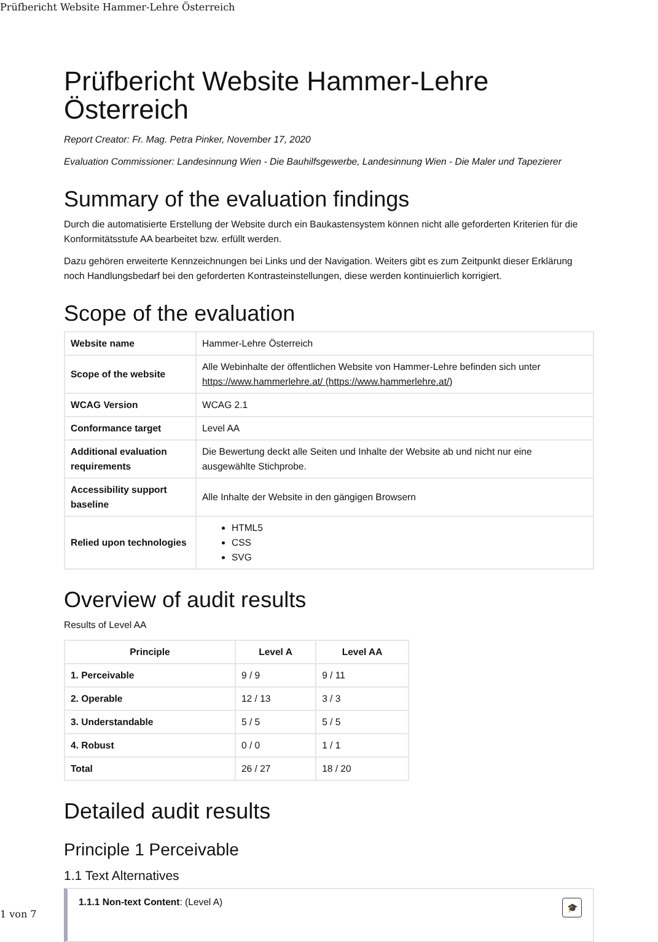Prüfbericht Website Hammer-Lehre Österreich
Prüfbericht Website Hammer-Lehre Österreich
Report Creator: Fr. Mag. Petra Pinker, November 17, 2020
Evaluation Commissioner: Landesinnung Wien - Die Bauhilfsgewerbe, Landesinnung Wien - Die Maler und Tapezierer
Summary of the evaluation findings
Durch die automatisierte Erstellung der Website durch ein Baukastensystem können nicht alle geforderten Kriterien für die Konformitätsstufe AA bearbeitet bzw. erfüllt werden.
Dazu gehören erweiterte Kennzeichnungen bei Links und der Navigation. Weiters gibt es zum Zeitpunkt dieser Erklärung noch Handlungsbedarf bei den geforderten Kontrasteinstellungen, diese werden kontinuierlich korrigiert.
Scope of the evaluation
| Website name | Hammer-Lehre Österreich |
| Scope of the website | Alle Webinhalte der öffentlichen Website von Hammer-Lehre befinden sich unter https://www.hammerlehre.at/ (https://www.hammerlehre.at/ ) |
| WCAG Version | WCAG 2.1 |
| Conformance target | Level AA |
| Additional evaluation requirements | Die Bewertung deckt alle Seiten und Inhalte der Website ab und nicht nur eine ausgewählte Stichprobe. |
| Accessibility support baseline | Alle Inhalte der Website in den gängigen Browsern |
| Relied upon technologies | HTML5 CSS SVG |
Overview of audit results
Results of Level AA
| Principle | Level A | Level AA |
| --- | --- | --- |
| 1. Perceivable | 9 / 9 | 9 / 11 |
| 2. Operable | 12 / 13 | 3 / 3 |
| 3. Understandable | 5 / 5 | 5 / 5 |
| 4. Robust | 0 / 0 | 1 / 1 |
| Total | 26 / 27 | 18 / 20 |
Detailed audit results
Principle 1 Perceivable
1.1 Text Alternatives
1.1.1 Non-text Content: (Level A) 🎓
1 von 7